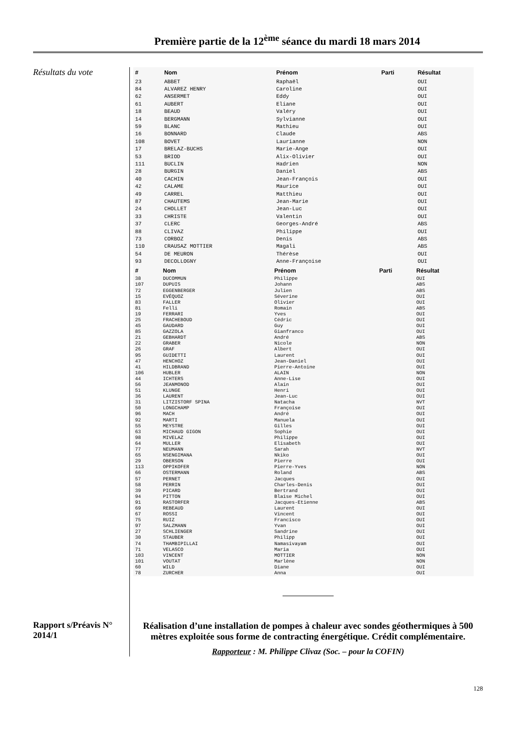Première partie de la 12<sup>ème</sup> séance du mardi 18 mars 2014
Résultats du vote
Rapport s/Préavis N° 2014/1
| # | Nom | Prénom | Parti | Résultat |
| --- | --- | --- | --- | --- |
| 23 | ABBET | Raphaël | | OUI |
| 84 | ALVAREZ HENRY | Caroline | | OUI |
| 62 | ANSERMET | Eddy | | OUI |
| 61 | AUBERT | Eliane | | OUI |
| 18 | BEAUD | Valéry | | OUI |
| 14 | BERGMANN | Sylvianne | | OUI |
| 59 | BLANC | Mathieu | | OUI |
| 16 | BONNARD | Claude | | ABS |
| 108 | BOVET | Laurianne | | NON |
| 17 | BRELAZ-BUCHS | Marie-Ange | | OUI |
| 53 | BRIOD | Alix-Olivier | | OUI |
| 111 | BUCLIN | Hadrien | | NON |
| 28 | BURGIN | Daniel | | ABS |
| 40 | CACHIN | Jean-François | | OUI |
| 42 | CALAME | Maurice | | OUI |
| 49 | CARREL | Matthieu | | OUI |
| 87 | CHAUTEMS | Jean-Marie | | OUI |
| 24 | CHOLLET | Jean-Luc | | OUI |
| 33 | CHRISTE | Valentin | | OUI |
| 37 | CLERC | Georges-André | | ABS |
| 88 | CLIVAZ | Philippe | | OUI |
| 73 | CORBOZ | Denis | | ABS |
| 110 | CRAUSAZ MOTTIER | Magali | | ABS |
| 54 | DE MEURON | Thérèse | | OUI |
| 93 | DECOLLOGNY | Anne-Françoise | | OUI |
| # | Nom | Prénom | Parti | Résultat |
| --- | --- | --- | --- | --- |
| 38 | DUCOMMUN | Philippe | | OUI |
| 107 | DUPUIS | Johann | | ABS |
| 72 | EGGENBERGER | Julien | | ABS |
| 15 | EVÉQUOZ | Séverine | | OUI |
| 83 | FALLER | Olivier | | OUI |
| 81 | Felli | Romain | | ABS |
| 19 | FERRARI | Yves | | OUI |
| 25 | FRACHEBOUD | Cédric | | OUI |
| 45 | GAUDARD | Guy | | OUI |
| 85 | GAZZOLA | Gianfranco | | OUI |
| 21 | GEBHARDT | André | | ABS |
| 22 | GRABER | Nicole | | NON |
| 26 | GRAF | Albert | | OUI |
| 95 | GUIDETTI | Laurent | | OUI |
| 47 | HENCHOZ | Jean-Daniel | | OUI |
| 41 | HILDBRAND | Pierre-Antoine | | OUI |
| 106 | HUBLER | ALAIN | | NON |
| 44 | ICHTERS | Anne-Lise | | OUI |
| 56 | JEANMONOD | Alain | | OUI |
| 51 | KLUNGE | Henri | | OUI |
| 36 | LAURENT | Jean-Luc | | OUI |
| 31 | LITZISTORF SPINA | Natacha | | NVT |
| 50 | LONGCHAMP | Françoise | | OUI |
| 96 | MACH | André | | OUI |
| 92 | MARTI | Manuela | | OUI |
| 55 | MEYSTRE | Gilles | | OUI |
| 63 | MICHAUD GIGON | Sophie | | OUI |
| 98 | MIVELAZ | Philippe | | OUI |
| 64 | MULLER | Elisabeth | | OUI |
| 77 | NEUMANN | Sarah | | NVT |
| 65 | NSENGIMANA | Nkiko | | OUI |
| 29 | OBERSON | Pierre | | OUI |
| 113 | OPPIKOFER | Pierre-Yves | | NON |
| 66 | OSTERMANN | Roland | | ABS |
| 57 | PERNET | Jacques | | OUI |
| 58 | PERRIN | Charles-Denis | | OUI |
| 39 | PICARD | Bertrand | | OUI |
| 94 | PITTON | Blaise Michel | | OUI |
| 91 | RASTORFER | Jacques-Etienne | | ABS |
| 69 | REBEAUD | Laurent | | OUI |
| 67 | ROSSI | Vincent | | OUI |
| 75 | RUIZ | Francisco | | OUI |
| 97 | SALZMANN | Yvan | | OUI |
| 27 | SCHLIENGER | Sandrine | | OUI |
| 30 | STAUBER | Philipp | | OUI |
| 74 | THAMBIPILLAI | Namasivayam | | OUI |
| 71 | VELASCO | Maria | | OUI |
| 103 | VINCENT | MOTTIER | | NON |
| 101 | VOUTAT | Marlène | | NON |
| 60 | WILD | Diane | | OUI |
| 78 | ZURCHER | Anna | | OUI |
Réalisation d’une installation de pompes à chaleur avec sondes géothermiques à 500 mètres exploitée sous forme de contracting énergétique. Crédit complémentaire.
Rapporteur : M. Philippe Clivaz (Soc. – pour la COFIN)
128